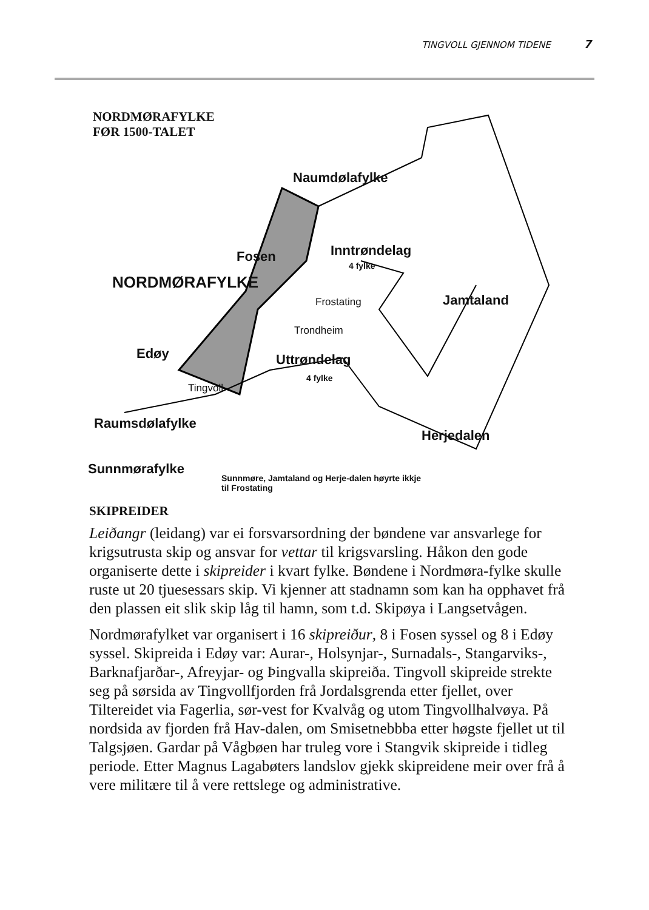TINGVOLL GJENNOM TIDENE 7
NORDMØRAFYLKE
FØR 1500-TALET
Naumdølafylke
Fosen Inntrøndelag
4 fylke
NORDMØRAFYLKE
Frostating Jamtaland
Trondheim
Edøy Uttrøndelag
4 fylke
Tingvoll
Raumsdølafylke
Herjedalen
Sunnmørafylke
Sunnmøre, Jamtaland og Herje-dalen høyrte ikkje til Frostating
SKIPREIDER
Leiðangr (leidang) var ei forsvarsordning der bøndene var ansvarlege for krigsutrusta skip og ansvar for vettar til krigsvarsling. Håkon den gode organiserte dette i skipreider i kvart fylke. Bøndene i Nordmøra-fylke skulle ruste ut 20 tjuesessars skip. Vi kjenner att stadnamn som kan ha opphavet frå den plassen eit slik skip låg til hamn, som t.d. Skipøya i Langsetvågen.
Nordmørafylket var organisert i 16 skipreiður, 8 i Fosen syssel og 8 i Edøy syssel. Skipreida i Edøy var: Aurar-, Holsynjar-, Surnadals-, Stangarviks-, Barknafjarðar-, Afreyjar- og Þingvalla skipreiða. Tingvoll skipreide strekte seg på sørsida av Tingvollfjorden frå Jordalsgrenda etter fjellet, over Tiltereidet via Fagerlia, sør-vest for Kvalvåg og utom Tingvollhalvøya. På nordsida av fjorden frå Hav-dalen, om Smisetnebbba etter høgste fjellet ut til Talgsjøen. Gardar på Vågbøen har truleg vore i Stangvik skipreide i tidleg periode. Etter Magnus Lagabøters landslov gjekk skipreidene meir over frå å vere militære til å vere rettslege og administrative.